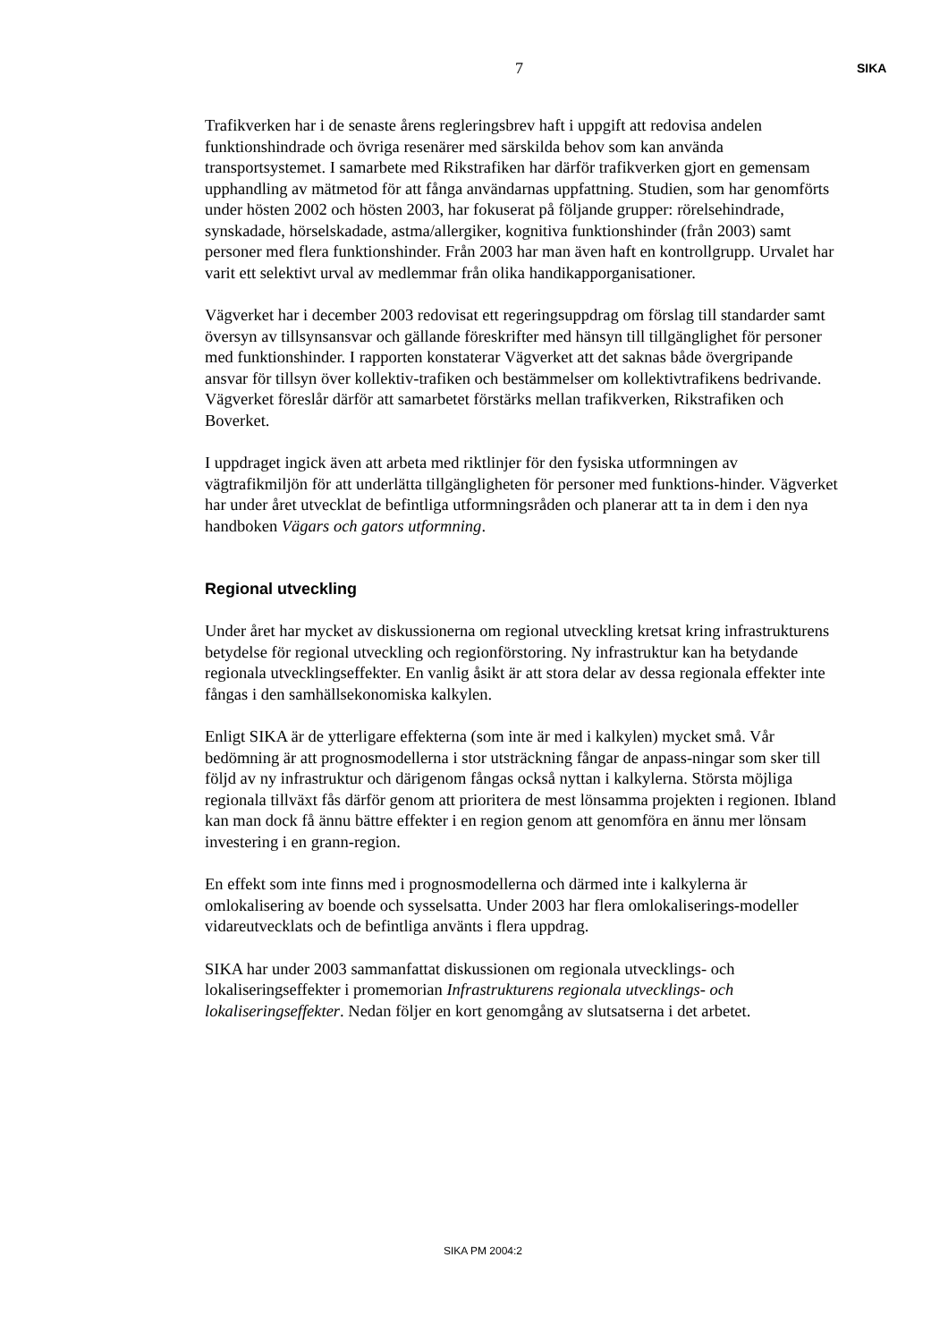7
SIKA
Trafikverken har i de senaste årens regleringsbrev haft i uppgift att redovisa andelen funktionshindrade och övriga resenärer med särskilda behov som kan använda transportsystemet. I samarbete med Rikstrafiken har därför trafikverken gjort en gemensam upphandling av mätmetod för att fånga användarnas uppfattning. Studien, som har genomförts under hösten 2002 och hösten 2003, har fokuserat på följande grupper: rörelsehindrade, synskadade, hörselskadade, astma/allergiker, kognitiva funktionshinder (från 2003) samt personer med flera funktionshinder. Från 2003 har man även haft en kontrollgrupp. Urvalet har varit ett selektivt urval av medlemmar från olika handikapporganisationer.
Vägverket har i december 2003 redovisat ett regeringsuppdrag om förslag till standarder samt översyn av tillsynsansvar och gällande föreskrifter med hänsyn till tillgänglighet för personer med funktionshinder. I rapporten konstaterar Vägverket att det saknas både övergripande ansvar för tillsyn över kollektiv-trafiken och bestämmelser om kollektivtrafikens bedrivande. Vägverket föreslår därför att samarbetet förstärks mellan trafikverken, Rikstrafiken och Boverket.
I uppdraget ingick även att arbeta med riktlinjer för den fysiska utformningen av vägtrafikmiljön för att underlätta tillgängligheten för personer med funktions-hinder. Vägverket har under året utvecklat de befintliga utformningsråden och planerar att ta in dem i den nya handboken Vägars och gators utformning.
Regional utveckling
Under året har mycket av diskussionerna om regional utveckling kretsat kring infrastrukturens betydelse för regional utveckling och regionförstoring. Ny infrastruktur kan ha betydande regionala utvecklingseffekter. En vanlig åsikt är att stora delar av dessa regionala effekter inte fångas i den samhällsekonomiska kalkylen.
Enligt SIKA är de ytterligare effekterna (som inte är med i kalkylen) mycket små. Vår bedömning är att prognosmodellerna i stor utsträckning fångar de anpass-ningar som sker till följd av ny infrastruktur och därigenom fångas också nyttan i kalkylerna. Största möjliga regionala tillväxt fås därför genom att prioritera de mest lönsamma projekten i regionen. Ibland kan man dock få ännu bättre effekter i en region genom att genomföra en ännu mer lönsam investering i en grann-region.
En effekt som inte finns med i prognosmodellerna och därmed inte i kalkylerna är omlokalisering av boende och sysselsatta. Under 2003 har flera omlokaliserings-modeller vidareutvecklats och de befintliga använts i flera uppdrag.
SIKA har under 2003 sammanfattat diskussionen om regionala utvecklings- och lokaliseringseffekter i promemorian Infrastrukturens regionala utvecklings- och lokaliseringseffekter. Nedan följer en kort genomgång av slutsatserna i det arbetet.
SIKA PM 2004:2